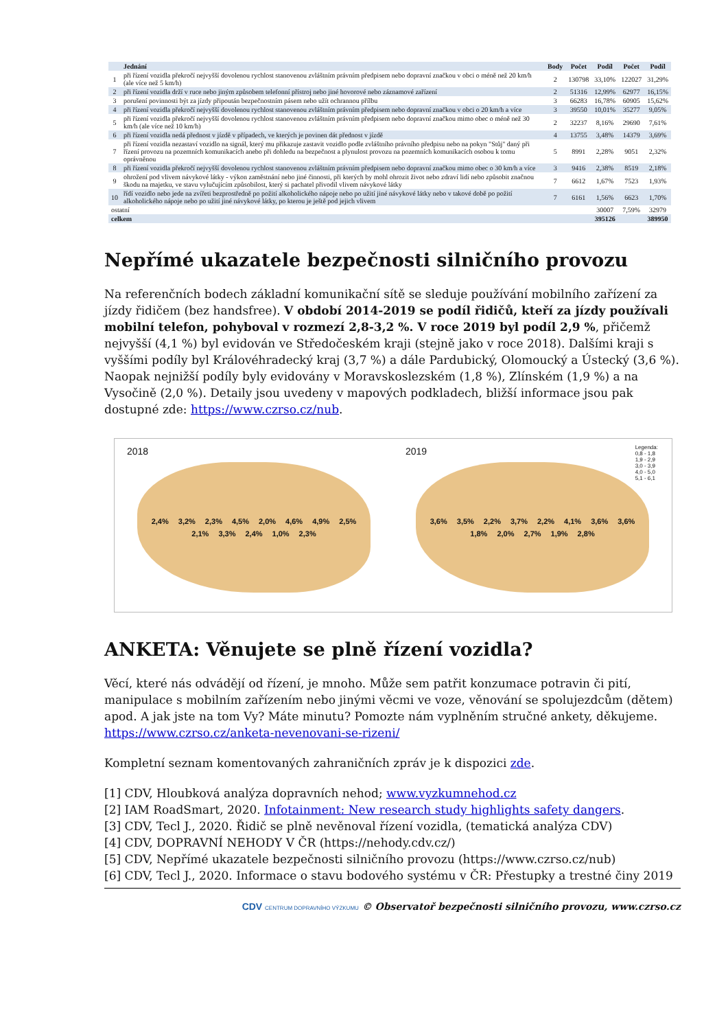| | Jednání | Body | Počet | Podíl | Počet | Podíl |
| --- | --- | --- | --- | --- | --- | --- |
| 1 | při řízení vozidla překročí nejvyšší dovolenou rychlost stanovenou zvláštním právním předpisem nebo dopravní značkou v obci o méně než 20 km/h (ale více než 5 km/h) | 2 | 130798 | 33,10% | 122027 | 31,29% |
| 2 | při řízení vozidla drží v ruce nebo jiným způsobem telefonní přístroj nebo jiné hovorové nebo záznamové zařízení | 2 | 51316 | 12,99% | 62977 | 16,15% |
| 3 | porušení povinnosti být za jízdy připoután bezpečnostním pásem nebo užít ochrannou přílbu | 3 | 66283 | 16,78% | 60905 | 15,62% |
| 4 | při řízení vozidla překročí nejvyšší dovolenou rychlost stanovenou zvláštním právním předpisem nebo dopravní značkou v obci o 20 km/h a více | 3 | 39550 | 10,01% | 35277 | 9,05% |
| 5 | při řízení vozidla překročí nejvyšší dovolenou rychlost stanovenou zvláštním právním předpisem nebo dopravní značkou mimo obec o méně než 30 km/h (ale více než 10 km/h) | 2 | 32237 | 8,16% | 29690 | 7,61% |
| 6 | při řízení vozidla nedá přednost v jízdě v případech, ve kterých je povinen dát přednost v jízdě | 4 | 13755 | 3,48% | 14379 | 3,69% |
| 7 | při řízení vozidla nezastaví vozidlo na signál, který mu přikazuje zastavit vozidlo podle zvláštního právního předpisu nebo na pokyn "Stůj" daný při řízení provozu na pozemních komunikacích anebo při dohledu na bezpečnost a plynulost provozu na pozemních komunikacích osobou k tomu oprávněnou | 5 | 8991 | 2,28% | 9051 | 2,32% |
| 8 | při řízení vozidla překročí nejvyšší dovolenou rychlost stanovenou zvláštním právním předpisem nebo dopravní značkou mimo obec o 30 km/h a více | 3 | 9416 | 2,38% | 8519 | 2,18% |
| 9 | ohrožení pod vlivem návykové látky - výkon zaměstnání nebo jiné činnosti, při kterých by mohl ohrozit život nebo zdraví lidí nebo způsobit značnou škodu na majetku, ve stavu vylučujícím způsobilost, který si pachatel přivodil vlivem návykové látky | 7 | 6612 | 1,67% | 7523 | 1,93% |
| 10 | řídí vozidlo nebo jede na zvířeti bezprostředně po požití alkoholického nápoje nebo po užití jiné návykové látky nebo v takové době po požití alkoholického nápoje nebo po užití jiné návykové látky, po kterou je ještě pod jejich vlivem | 7 | 6161 | 1,56% | 6623 | 1,70% |
| ostatní | | | | 30007 | 7,59% | 32979 |
| celkem | | | | 395126 | | 389950 |
Nepřímé ukazatele bezpečnosti silničního provozu
Na referenčních bodech základní komunikační sítě se sleduje používání mobilního zařízení za jízdy řidičem (bez handsfree). V období 2014-2019 se podíl řidičů, kteří za jízdy používali mobilní telefon, pohyboval v rozmezí 2,8-3,2 %. V roce 2019 byl podíl 2,9 %, přičemž nejvyšší (4,1 %) byl evidován ve Středočeském kraji (stejně jako v roce 2018). Dalšími kraji s vyššími podíly byl Královéhradecký kraj (3,7 %) a dále Pardubický, Olomoucký a Ústecký (3,6 %). Naopak nejnižší podíly byly evidovány v Moravskoslezském (1,8 %), Zlínském (1,9 %) a na Vysočině (2,0 %). Detaily jsou uvedeny v mapových podkladech, bližší informace jsou pak dostupné zde: https://www.czrso.cz/nub.
2018
2,4% 3,2% 2,3% 4,5% 2,0% 4,6% 4,9% 2,5% 2,1% 3,3% 2,4% 1,0% 2,3%
2019
3,6% 3,5% 2,2% 3,7% 2,2% 4,1% 3,6% 3,6% 1,8% 2,0% 2,7% 1,9% 2,8%
Legenda:
0,8 - 1,8
1,9 - 2,9
3,0 - 3,9
4,0 - 5,0
5,1 - 6,1
ANKETA: Věnujete se plně řízení vozidla?
Věcí, které nás odvádějí od řízení, je mnoho. Může sem patřit konzumace potravin či pití, manipulace s mobilním zařízením nebo jinými věcmi ve voze, věnování se spolujezdcům (dětem) apod. A jak jste na tom Vy? Máte minutu? Pomozte nám vyplněním stručné ankety, děkujeme. https://www.czrso.cz/anketa-nevenovani-se-rizeni/
Kompletní seznam komentovaných zahraničních zpráv je k dispozici zde.
[1] CDV, Hloubková analýza dopravních nehod; www.vyzkumnehod.cz
[2] IAM RoadSmart, 2020. Infotainment: New research study highlights safety dangers.
[3] CDV, Tecl J., 2020. Řidič se plně nevěnoval řízení vozidla, (tematická analýza CDV)
[4] CDV, DOPRAVNÍ NEHODY V ČR (https://nehody.cdv.cz/)
[5] CDV, Nepřímé ukazatele bezpečnosti silničního provozu (https://www.czrso.cz/nub)
[6] CDV, Tecl J., 2020. Informace o stavu bodového systému v ČR: Přestupky a trestné činy 2019
CDV CENTRUM DOPRAVNÍHO VÝZKUMU © Observatoř bezpečnosti silničního provozu, www.czrso.cz